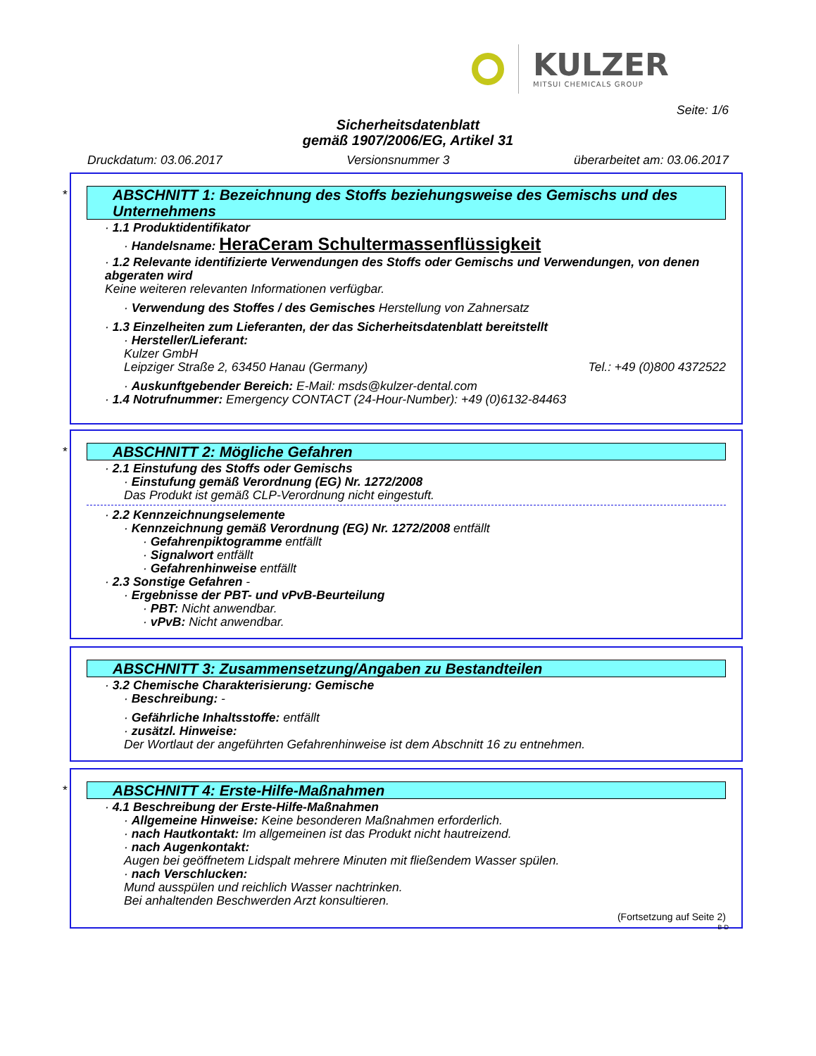KULZER
MITSUI CHEMICALS GROUP
Seite: 1/6
Sicherheitsdatenblatt
gemäß 1907/2006/EG, Artikel 31
Druckdatum: 03.06.2017 Versionsnummer 3 überarbeitet am: 03.06.2017
*
ABSCHNITT 1: Bezeichnung des Stoffs beziehungsweise des Gemischs und des Unternehmens
· 1.1 Produktidentifikator
· Handelsname: HeraCeram Schultermassenflüssigkeit
· 1.2 Relevante identifizierte Verwendungen des Stoffs oder Gemischs und Verwendungen, von denen abgeraten wird
Keine weiteren relevanten Informationen verfügbar.
· Verwendung des Stoffes / des Gemisches Herstellung von Zahnersatz
· 1.3 Einzelheiten zum Lieferanten, der das Sicherheitsdatenblatt bereitstellt
· Hersteller/Lieferant:
Kulzer GmbH
Leipziger Straße 2, 63450 Hanau (Germany) Tel.: +49 (0)800 4372522
· Auskunftgebender Bereich: E-Mail: msds@kulzer-dental.com
· 1.4 Notrufnummer: Emergency CONTACT (24-Hour-Number): +49 (0)6132-84463
*
ABSCHNITT 2: Mögliche Gefahren
· 2.1 Einstufung des Stoffs oder Gemischs
· Einstufung gemäß Verordnung (EG) Nr. 1272/2008
Das Produkt ist gemäß CLP-Verordnung nicht eingestuft.
· 2.2 Kennzeichnungselemente
· Kennzeichnung gemäß Verordnung (EG) Nr. 1272/2008 entfällt
· Gefahrenpiktogramme entfällt
· Signalwort entfällt
· Gefahrenhinweise entfällt
· 2.3 Sonstige Gefahren -
· Ergebnisse der PBT- und vPvB-Beurteilung
· PBT: Nicht anwendbar.
· vPvB: Nicht anwendbar.
ABSCHNITT 3: Zusammensetzung/Angaben zu Bestandteilen
· 3.2 Chemische Charakterisierung: Gemische
· Beschreibung: -
· Gefährliche Inhaltsstoffe: entfällt
· zusätzl. Hinweise:
Der Wortlaut der angeführten Gefahrenhinweise ist dem Abschnitt 16 zu entnehmen.
*
ABSCHNITT 4: Erste-Hilfe-Maßnahmen
· 4.1 Beschreibung der Erste-Hilfe-Maßnahmen
· Allgemeine Hinweise: Keine besonderen Maßnahmen erforderlich.
· nach Hautkontakt: Im allgemeinen ist das Produkt nicht hautreizend.
· nach Augenkontakt:
Augen bei geöffnetem Lidspalt mehrere Minuten mit fließendem Wasser spülen.
· nach Verschlucken:
Mund ausspülen und reichlich Wasser nachtrinken.
Bei anhaltenden Beschwerden Arzt konsultieren.
(Fortsetzung auf Seite 2)
B-D